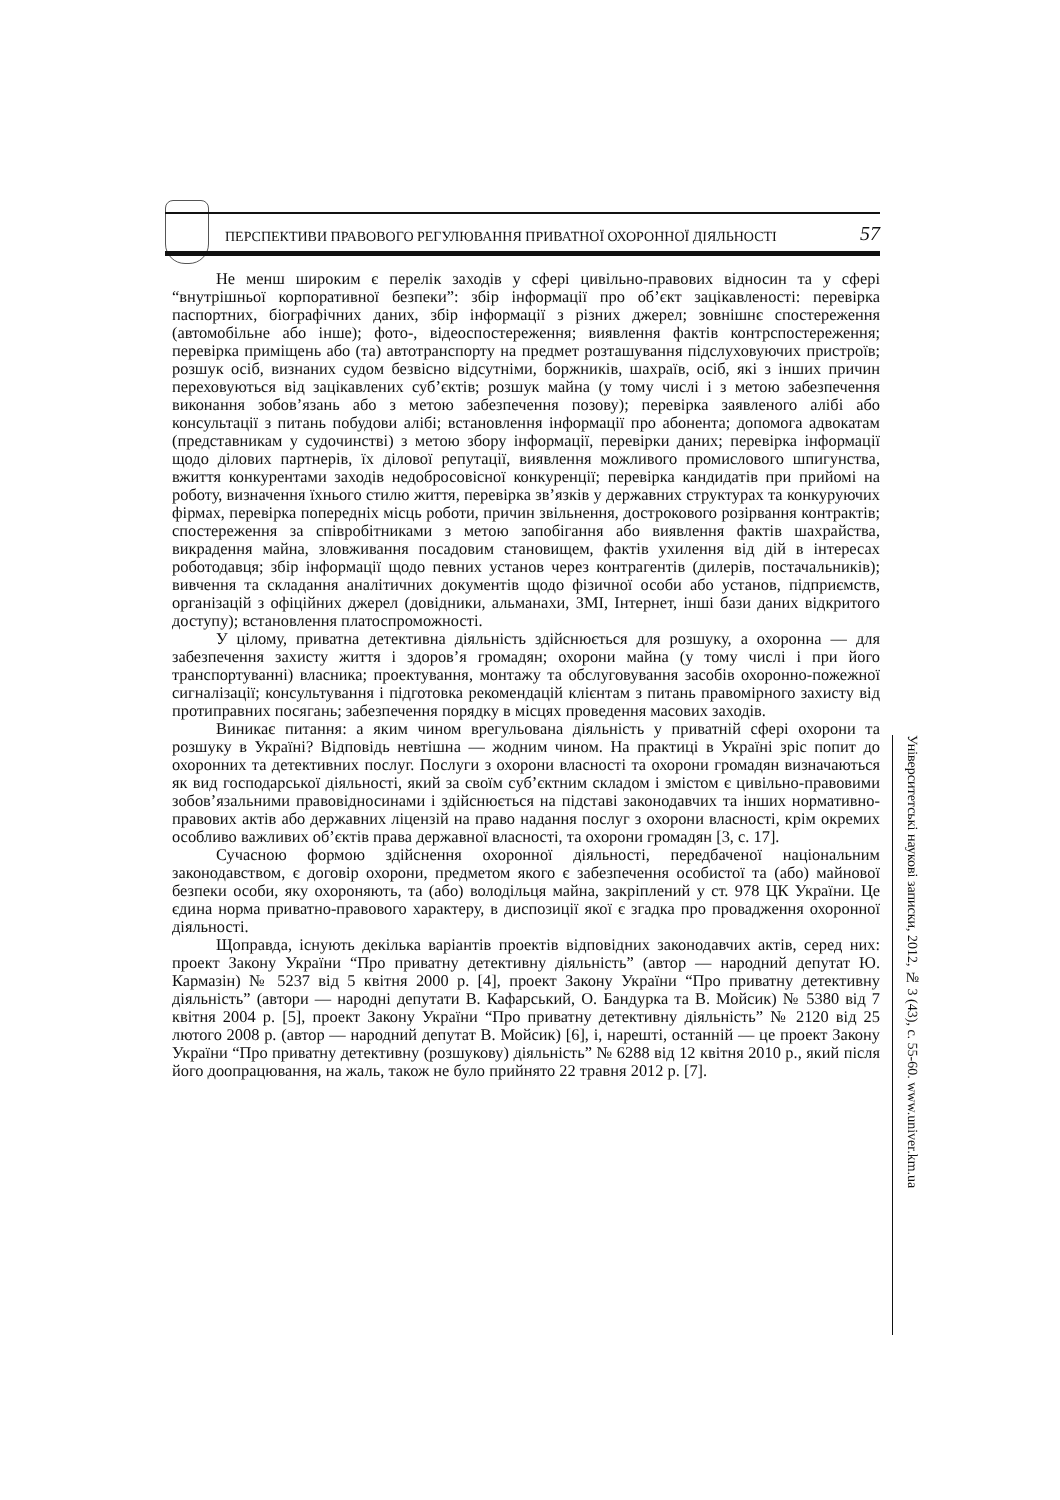ПЕРСПЕКТИВИ ПРАВОВОГО РЕГУЛЮВАННЯ ПРИВАТНОЇ ОХОРОННОЇ ДІЯЛЬНОСТІ 57
Не менш широким є перелік заходів у сфері цивільно-правових відносин та у сфері “внутрішньої корпоративної безпеки”: збір інформації про об’єкт зацікавленості: перевірка паспортних, біографічних даних, збір інформації з різних джерел; зовнішнє спостереження (автомобільне або інше); фото-, відеоспостереження; виявлення фактів контрспостереження; перевірка приміщень або (та) автотранспорту на предмет розташування підслуховуючих пристроїв; розшук осіб, визнаних судом безвісно відсутніми, боржників, шахраїв, осіб, які з інших причин переховуються від зацікавлених суб’єктів; розшук майна (у тому числі і з метою забезпечення виконання зобов’язань або з метою забезпечення позову); перевірка заявленого алібі або консультації з питань побудови алібі; встановлення інформації про абонента; допомога адвокатам (представникам у судочинстві) з метою збору інформації, перевірки даних; перевірка інформації щодо ділових партнерів, їх ділової репутації, виявлення можливого промислового шпигунства, вжиття конкурентами заходів недобросовісної конкуренції; перевірка кандидатів при прийомі на роботу, визначення їхнього стилю життя, перевірка зв’язків у державних структурах та конкуруючих фірмах, перевірка попередніх місць роботи, причин звільнення, дострокового розірвання контрактів; спостереження за співробітниками з метою запобігання або виявлення фактів шахрайства, викрадення майна, зловживання посадовим становищем, фактів ухилення від дій в інтересах роботодавця; збір інформації щодо певних установ через контрагентів (дилерів, постачальників); вивчення та складання аналітичних документів щодо фізичної особи або установ, підприємств, організацій з офіційних джерел (довідники, альманахи, ЗМІ, Інтернет, інші бази даних відкритого доступу); встановлення платоспроможності.
У цілому, приватна детективна діяльність здійснюється для розшуку, а охоронна — для забезпечення захисту життя і здоров’я громадян; охорони майна (у тому числі і при його транспортуванні) власника; проектування, монтажу та обслуговування засобів охоронно-пожежної сигналізації; консультування і підготовка рекомендацій клієнтам з питань правомірного захисту від протиправних посягань; забезпечення порядку в місцях проведення масових заходів.
Виникає питання: а яким чином врегульована діяльність у приватній сфері охорони та розшуку в Україні? Відповідь невтішна — жодним чином. На практиці в Україні зріс попит до охоронних та детективних послуг. Послуги з охорони власності та охорони громадян визначаються як вид господарської діяльності, який за своїм суб’єктним складом і змістом є цивільно-правовими зобов’язальними правовідносинами і здійснюється на підставі законодавчих та інших нормативно-правових актів або державних ліцензій на право надання послуг з охорони власності, крім окремих особливо важливих об’єктів права державної власності, та охорони громадян [3, с. 17].
Сучасною формою здійснення охоронної діяльності, передбаченої національним законодавством, є договір охорони, предметом якого є забезпечення особистої та (або) майнової безпеки особи, яку охороняють, та (або) володільця майна, закріплений у ст. 978 ЦК України. Це єдина норма приватно-правового характеру, в диспозиції якої є згадка про провадження охоронної діяльності.
Щоправда, існують декілька варіантів проектів відповідних законодавчих актів, серед них: проект Закону України “Про приватну детективну діяльність” (автор — народний депутат Ю. Кармазін) № 5237 від 5 квітня 2000 р. [4], проект Закону України “Про приватну детективну діяльність” (автори — народні депутати В. Кафарський, О. Бандурка та В. Мойсик) № 5380 від 7 квітня 2004 р. [5], проект Закону України “Про приватну детективну діяльність” № 2120 від 25 лютого 2008 р. (автор — народний депутат В. Мойсик) [6], і, нарешті, останній — це проект Закону України “Про приватну детективну (розшукову) діяльність” № 6288 від 12 квітня 2010 р., який після його доопрацювання, на жаль, також не було прийнято 22 травня 2012 р. [7].
Університетські наукові записки, 2012, № 3 (43), с. 55-60. www.univer.km.ua